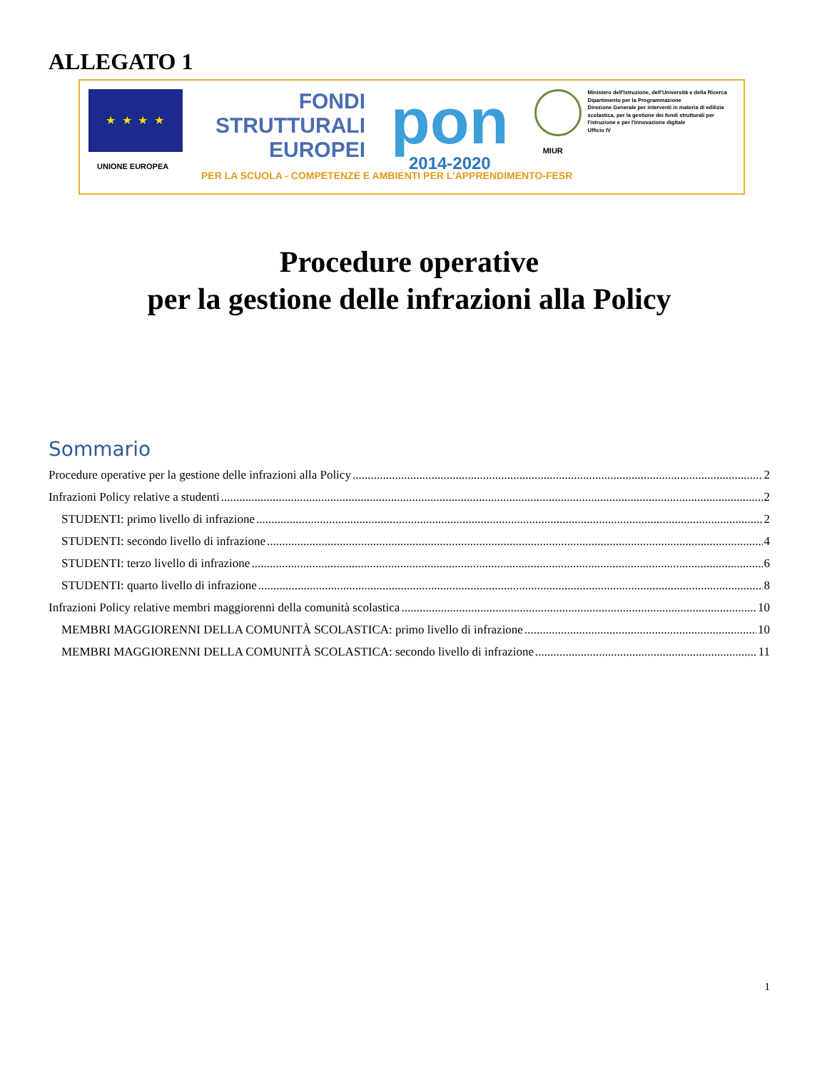ALLEGATO 1
★ ★ ★ ★
UNIONE EUROPEA
FONDI
STRUTTURALI
EUROPEI
pon
2014-2020
MIUR
Ministero dell'Istruzione, dell'Università e della Ricerca
Dipartimento per la Programmazione
Direzione Generale per interventi in materia di edilizia scolastica, per la gestione dei fondi strutturali per l'istruzione e per l'innovazione digitale
Ufficio IV
PER LA SCUOLA - COMPETENZE E AMBIENTI PER L'APPRENDIMENTO-FESR
Procedure operative
per la gestione delle infrazioni alla Policy
Sommario
Procedure operative per la gestione delle infrazioni alla Policy 2
Infrazioni Policy relative a studenti 2
STUDENTI: primo livello di infrazione 2
STUDENTI: secondo livello di infrazione 4
STUDENTI: terzo livello di infrazione 6
STUDENTI: quarto livello di infrazione 8
Infrazioni Policy relative membri maggiorenni della comunità scolastica 10
MEMBRI MAGGIORENNI DELLA COMUNITÀ SCOLASTICA: primo livello di infrazione 10
MEMBRI MAGGIORENNI DELLA COMUNITÀ SCOLASTICA: secondo livello di infrazione 11
1